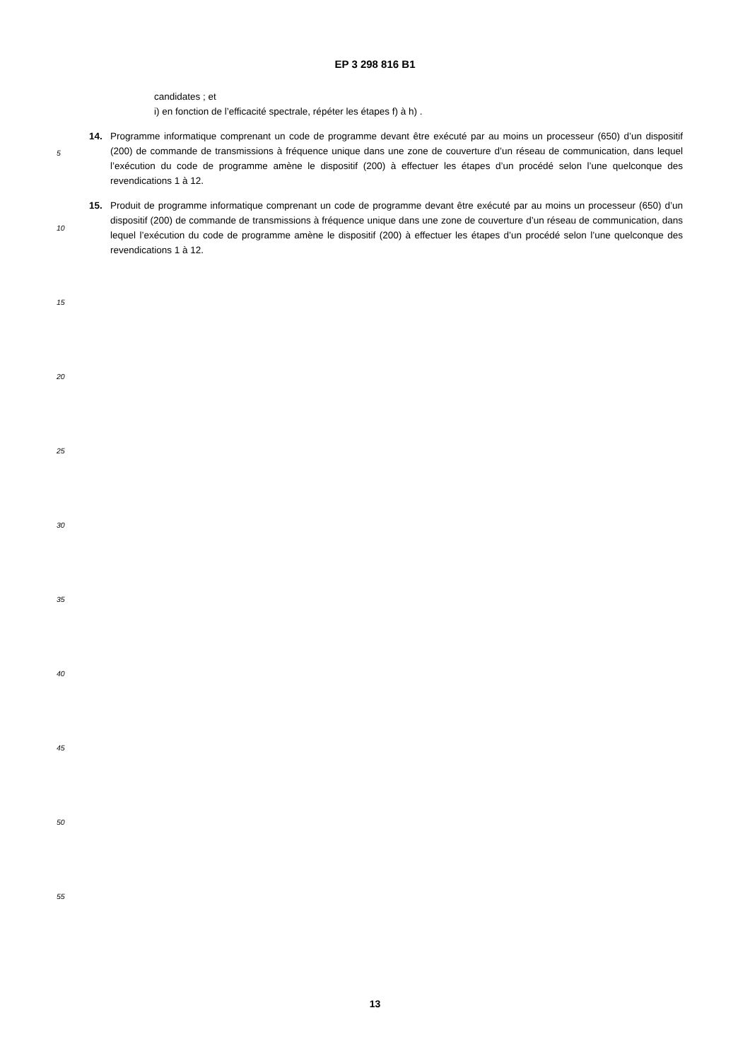EP 3 298 816 B1
candidates ; et
i) en fonction de l’efficacité spectrale, répéter les étapes f) à h) .
14. Programme informatique comprenant un code de programme devant être exécuté par au moins un processeur (650) d’un dispositif (200) de commande de transmissions à fréquence unique dans une zone de couverture d’un réseau de communication, dans lequel l’exécution du code de programme amène le dispositif (200) à effectuer les étapes d’un procédé selon l’une quelconque des revendications 1 à 12.
15. Produit de programme informatique comprenant un code de programme devant être exécuté par au moins un processeur (650) d’un dispositif (200) de commande de transmissions à fréquence unique dans une zone de couverture d’un réseau de communication, dans lequel l’exécution du code de programme amène le dispositif (200) à effectuer les étapes d’un procédé selon l’une quelconque des revendications 1 à 12.
5
10
15
20
25
30
35
40
45
50
55
13